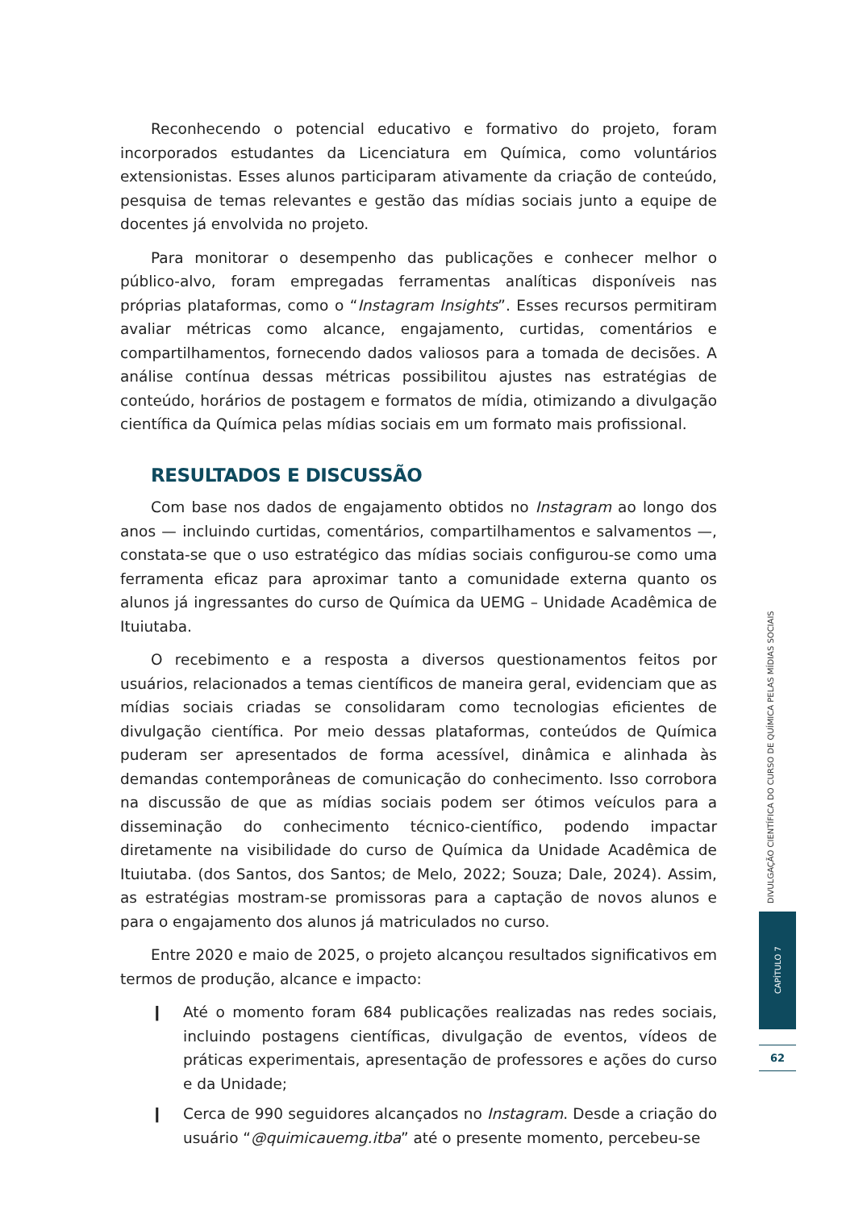Reconhecendo o potencial educativo e formativo do projeto, foram incorporados estudantes da Licenciatura em Química, como voluntários extensionistas. Esses alunos participaram ativamente da criação de conteúdo, pesquisa de temas relevantes e gestão das mídias sociais junto a equipe de docentes já envolvida no projeto.
Para monitorar o desempenho das publicações e conhecer melhor o público-alvo, foram empregadas ferramentas analíticas disponíveis nas próprias plataformas, como o “Instagram Insights”. Esses recursos permitiram avaliar métricas como alcance, engajamento, curtidas, comentários e compartilhamentos, fornecendo dados valiosos para a tomada de decisões. A análise contínua dessas métricas possibilitou ajustes nas estratégias de conteúdo, horários de postagem e formatos de mídia, otimizando a divulgação científica da Química pelas mídias sociais em um formato mais profissional.
RESULTADOS E DISCUSSÃO
Com base nos dados de engajamento obtidos no Instagram ao longo dos anos — incluindo curtidas, comentários, compartilhamentos e salvamentos —, constata-se que o uso estratégico das mídias sociais configurou-se como uma ferramenta eficaz para aproximar tanto a comunidade externa quanto os alunos já ingressantes do curso de Química da UEMG – Unidade Acadêmica de Ituiutaba.
O recebimento e a resposta a diversos questionamentos feitos por usuários, relacionados a temas científicos de maneira geral, evidenciam que as mídias sociais criadas se consolidaram como tecnologias eficientes de divulgação científica. Por meio dessas plataformas, conteúdos de Química puderam ser apresentados de forma acessível, dinâmica e alinhada às demandas contemporâneas de comunicação do conhecimento. Isso corrobora na discussão de que as mídias sociais podem ser ótimos veículos para a disseminação do conhecimento técnico-científico, podendo impactar diretamente na visibilidade do curso de Química da Unidade Acadêmica de Ituiutaba. (dos Santos, dos Santos; de Melo, 2022; Souza; Dale, 2024). Assim, as estratégias mostram-se promissoras para a captação de novos alunos e para o engajamento dos alunos já matriculados no curso.
Entre 2020 e maio de 2025, o projeto alcançou resultados significativos em termos de produção, alcance e impacto:
❙ Até o momento foram 684 publicações realizadas nas redes sociais, incluindo postagens científicas, divulgação de eventos, vídeos de práticas experimentais, apresentação de professores e ações do curso e da Unidade;
❙ Cerca de 990 seguidores alcançados no Instagram. Desde a criação do usuário “@quimicauemg.itba” até o presente momento, percebeu-se
DIVULGAÇÃO CIENTÍFICA DO CURSO DE QUÍMICA PELAS MÍDIAS SOCIAIS
CAPÍTULO 7
62